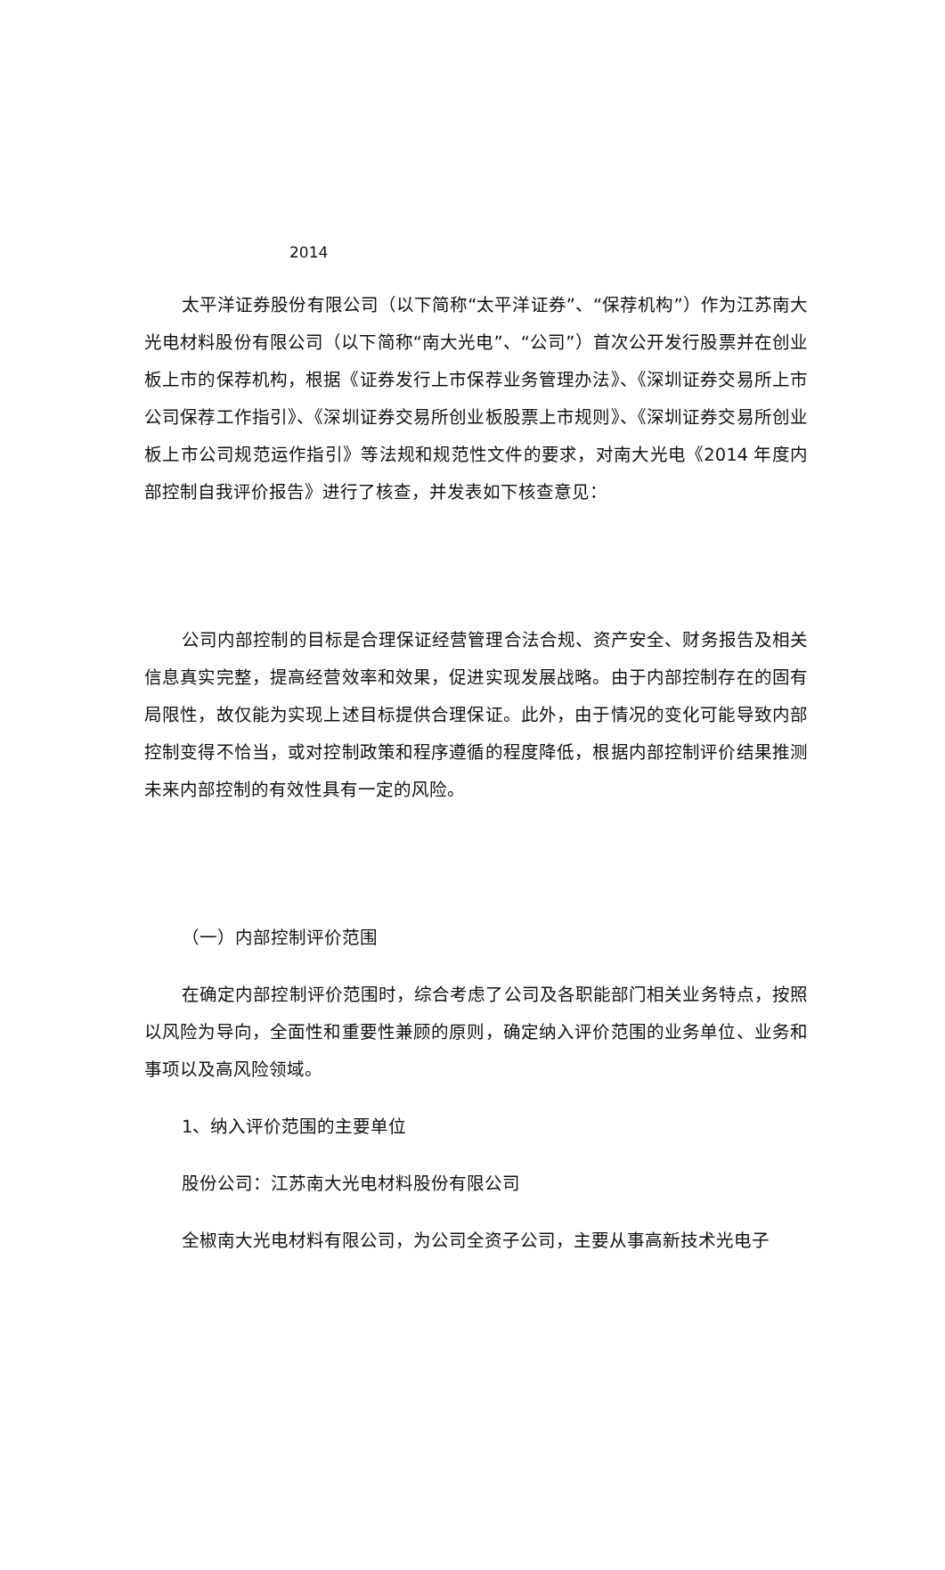2014
太平洋证券股份有限公司（以下简称“太平洋证券”、“保荐机构”）作为江苏南大光电材料股份有限公司（以下简称“南大光电”、“公司”）首次公开发行股票并在创业板上市的保荐机构，根据《证券发行上市保荐业务管理办法》、《深圳证券交易所上市公司保荐工作指引》、《深圳证券交易所创业板股票上市规则》、《深圳证券交易所创业板上市公司规范运作指引》等法规和规范性文件的要求，对南大光电《2014 年度内部控制自我评价报告》进行了核查，并发表如下核查意见：
公司内部控制的目标是合理保证经营管理合法合规、资产安全、财务报告及相关信息真实完整，提高经营效率和效果，促进实现发展战略。由于内部控制存在的固有局限性，故仅能为实现上述目标提供合理保证。此外，由于情况的变化可能导致内部控制变得不恰当，或对控制政策和程序遵循的程度降低，根据内部控制评价结果推测未来内部控制的有效性具有一定的风险。
（一）内部控制评价范围
在确定内部控制评价范围时，综合考虑了公司及各职能部门相关业务特点，按照以风险为导向，全面性和重要性兼顾的原则，确定纳入评价范围的业务单位、业务和事项以及高风险领域。
1、纳入评价范围的主要单位
股份公司：江苏南大光电材料股份有限公司
全椒南大光电材料有限公司，为公司全资子公司，主要从事高新技术光电子